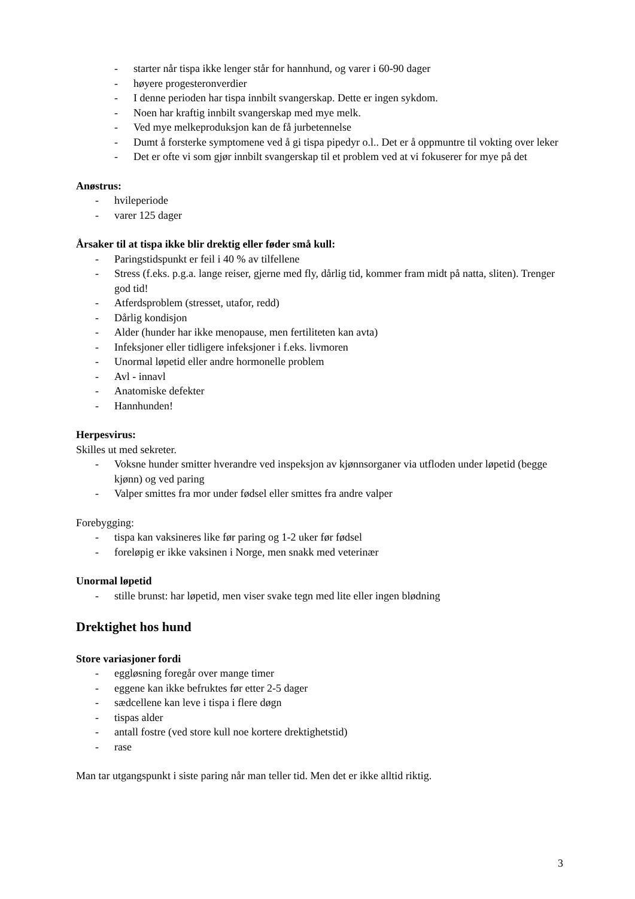- starter når tispa ikke lenger står for hannhund, og varer i 60-90 dager
- høyere progesteronverdier
- I denne perioden har tispa innbilt svangerskap. Dette er ingen sykdom.
- Noen har kraftig innbilt svangerskap med mye melk.
- Ved mye melkeproduksjon kan de få jurbetennelse
- Dumt å forsterke symptomene ved å gi tispa pipedyr o.l.. Det er å oppmuntre til vokting over leker
- Det er ofte vi som gjør innbilt svangerskap til et problem ved at vi fokuserer for mye på det
Anøstrus:
- hvileperiode
- varer 125 dager
Årsaker til at tispa ikke blir drektig eller føder små kull:
- Paringstidspunkt er feil i 40 % av tilfellene
- Stress (f.eks. p.g.a. lange reiser, gjerne med fly, dårlig tid, kommer fram midt på natta, sliten). Trenger god tid!
- Atferdsproblem (stresset, utafor, redd)
- Dårlig kondisjon
- Alder (hunder har ikke menopause, men fertiliteten kan avta)
- Infeksjoner eller tidligere infeksjoner i f.eks. livmoren
- Unormal løpetid eller andre hormonelle problem
- Avl - innavl
- Anatomiske defekter
- Hannhunden!
Herpesvirus:
Skilles ut med sekreter.
- Voksne hunder smitter hverandre ved inspeksjon av kjønnsorganer via utfloden under løpetid (begge kjønn) og ved paring
- Valper smittes fra mor under fødsel eller smittes fra andre valper
Forebygging:
- tispa kan vaksineres like før paring og 1-2 uker før fødsel
- foreløpig er ikke vaksinen i Norge, men snakk med veterinær
Unormal løpetid
- stille brunst: har løpetid, men viser svake tegn med lite eller ingen blødning
Drektighet hos hund
Store variasjoner fordi
- eggløsning foregår over mange timer
- eggene kan ikke befruktes før etter 2-5 dager
- sædcellene kan leve i tispa i flere døgn
- tispas alder
- antall fostre (ved store kull noe kortere drektighetstid)
- rase
Man tar utgangspunkt i siste paring når man teller tid. Men det er ikke alltid riktig.
3